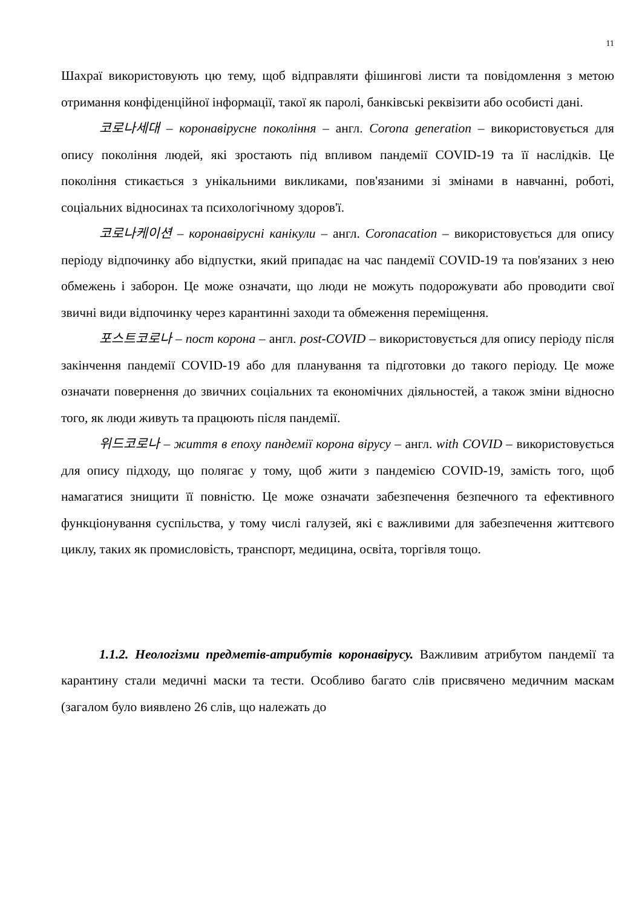11
Шахраї використовують цю тему, щоб відправляти фішингові листи та повідомлення з метою отримання конфіденційної інформації, такої як паролі, банківські реквізити або особисті дані.
코로나세대 – коронавірусне покоління – англ. Corona generation – використовується для опису покоління людей, які зростають під впливом пандемії COVID-19 та її наслідків. Це покоління стикається з унікальними викликами, пов'язаними зі змінами в навчанні, роботі, соціальних відносинах та психологічному здоров'ї.
코로나케이션 – коронавірусні канікули – англ. Coronacation – використовується для опису періоду відпочинку або відпустки, який припадає на час пандемії COVID-19 та пов'язаних з нею обмежень і заборон. Це може означати, що люди не можуть подорожувати або проводити свої звичні види відпочинку через карантинні заходи та обмеження переміщення.
포스트코로나 – пост корона – англ. post-COVID – використовується для опису періоду після закінчення пандемії COVID-19 або для планування та підготовки до такого періоду. Це може означати повернення до звичних соціальних та економічних діяльностей, а також зміни відносно того, як люди живуть та працюють після пандемії.
위드코로나 – життя в епоху пандемії корона вірусу – англ. with COVID – використовується для опису підходу, що полягає у тому, щоб жити з пандемією COVID-19, замість того, щоб намагатися знищити її повністю. Це може означати забезпечення безпечного та ефективного функціонування суспільства, у тому числі галузей, які є важливими для забезпечення життєвого циклу, таких як промисловість, транспорт, медицина, освіта, торгівля тощо.
1.1.2. Неологізми предметів-атрибутів коронавірусу. Важливим атрибутом пандемії та карантину стали медичні маски та тести. Особливо багато слів присвячено медичним маскам (загалом було виявлено 26 слів, що належать до